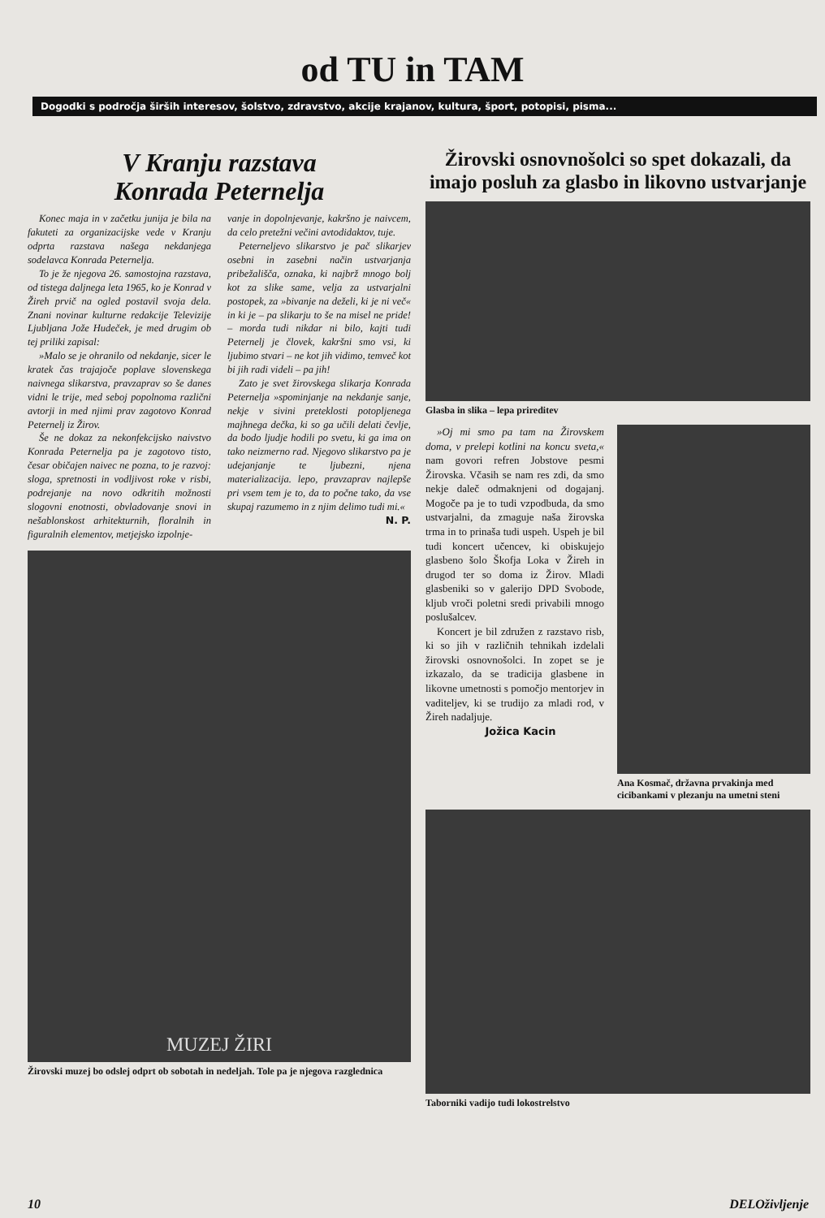od TU in TAM
Dogodki s področja širših interesov, šolstvo, zdravstvo, akcije krajanov, kultura, šport, potopisi, pisma...
V Kranju razstava
Konrada Peternelja
Konec maja in v začetku junija je bila na fakuteti za organizacijske vede v Kranju odprta razstava našega nekdanjega sodelavca Konrada Peternelja.
To je že njegova 26. samostojna razstava, od tistega daljnega leta 1965, ko je Konrad v Žireh prvič na ogled postavil svoja dela. Znani novinar kulturne redakcije Televizije Ljubljana Jože Hudeček, je med drugim ob tej priliki zapisal:
»Malo se je ohranilo od nekdanje, sicer le kratek čas trajajoče poplave slovenskega naivnega slikarstva, pravzaprav so še danes vidni le trije, med seboj popolnoma različni avtorji in med njimi prav zagotovo Konrad Peternelj iz Žirov.
Še ne dokaz za nekonfekcijsko naivstvo Konrada Peternelja pa je zagotovo tisto, česar običajen naivec ne pozna, to je razvoj: sloga, spretnosti in vodljivost roke v risbi, podrejanje na novo odkritih možnosti slogovni enotnosti, obvladovanje snovi in nešablonskost arhitekturnih, floralnih in figuralnih elementov, metjejsko izpolnje-
vanje in dopolnjevanje, kakršno je naivcem, da celo pretežni večini avtodidaktov, tuje.
Peterneljevo slikarstvo je pač slikarjev osebni in zasebni način ustvarjanja pribežališča, oznaka, ki najbrž mnogo bolj kot za slike same, velja za ustvarjalni postopek, za »bivanje na deželi, ki je ni več« in ki je – pa slikarju to še na misel ne pride! – morda tudi nikdar ni bilo, kajti tudi Peternelj je človek, kakršni smo vsi, ki ljubimo stvari – ne kot jih vidimo, temveč kot bi jih radi videli – pa jih!
Zato je svet žirovskega slikarja Konrada Peternelja »spominjanje na nekdanje sanje, nekje v sivini preteklosti potopljenega majhnega dečka, ki so ga učili delati čevlje, da bodo ljudje hodili po svetu, ki ga ima on tako neizmerno rad. Njegovo slikarstvo pa je udejanjanje te ljubezni, njena materializacija. lepo, pravzaprav najlepše pri vsem tem je to, da to počne tako, da vse skupaj razumemo in z njim delimo tudi mi.«
N. P.
MUZEJ ŽIRI
Žirovski muzej bo odslej odprt ob sobotah in nedeljah. Tole pa je njegova razglednica
Žirovski osnovnošolci so spet dokazali, da imajo posluh za glasbo in likovno ustvarjanje
Glasba in slika – lepa prireditev
»Oj mi smo pa tam na Žirovskem doma, v prelepi kotlini na koncu sveta,« nam govori refren Jobstove pesmi Žirovska. Včasih se nam res zdi, da smo nekje daleč odmaknjeni od dogajanj. Mogoče pa je to tudi vzpodbuda, da smo ustvarjalni, da zmaguje naša žirovska trma in to prinaša tudi uspeh. Uspeh je bil tudi koncert učencev, ki obiskujejo glasbeno šolo Škofja Loka v Žireh in drugod ter so doma iz Žirov. Mladi glasbeniki so v galerijo DPD Svobode, kljub vroči poletni sredi privabili mnogo poslušalcev.
Koncert je bil združen z razstavo risb, ki so jih v različnih tehnikah izdelali žirovski osnovnošolci. In zopet se je izkazalo, da se tradicija glasbene in likovne umetnosti s pomočjo mentorjev in vaditeljev, ki se trudijo za mladi rod, v Žireh nadaljuje.
Jožica Kacin
Ana Kosmač, državna prvakinja med cicibankami v plezanju na umetni steni
Taborniki vadijo tudi lokostrelstvo
10 DELOživljenje